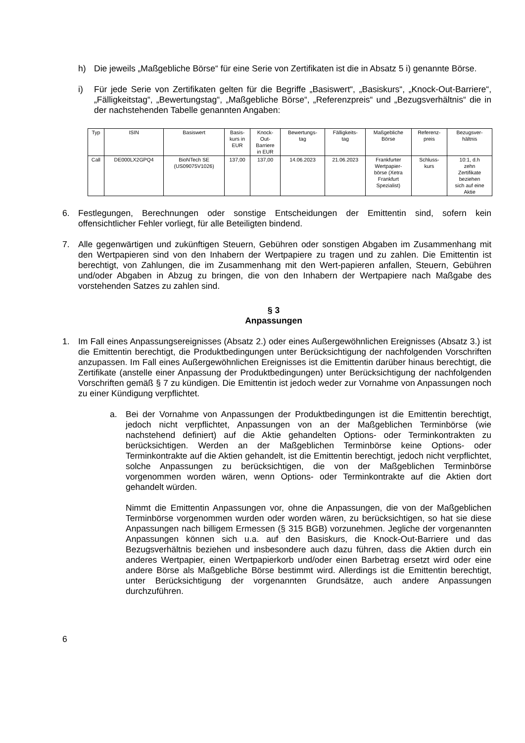h) Die jeweils „Maßgebliche Börse“ für eine Serie von Zertifikaten ist die in Absatz 5 i) genannte Börse.
i) Für jede Serie von Zertifikaten gelten für die Begriffe „Basiswert“, „Basiskurs“, „Knock-Out-Barriere“, „Fälligkeitstag“, „Bewertungstag“, „Maßgebliche Börse“, „Referenzpreis“ und „Bezugsverhältnis“ die in der nachstehenden Tabelle genannten Angaben:
| Typ | ISIN | Basiswert | Basis- kurs in EUR | Knock- Out- Barriere in EUR | Bewertungs- tag | Fälligkeits- tag | Maßgebliche Börse | Referenz- preis | Bezugsver- hältnis |
| --- | --- | --- | --- | --- | --- | --- | --- | --- | --- |
| Call | DE000LX2GPQ4 | BioNTech SE (US09075V1026) | 137,00 | 137,00 | 14.06.2023 | 21.06.2023 | Frankfurter Wertpapier- börse (Xetra Frankfurt Spezialist) | Schluss- kurs | 10:1, d.h zehn Zertifikate beziehen sich auf eine Aktie |
6. Festlegungen, Berechnungen oder sonstige Entscheidungen der Emittentin sind, sofern kein offensichtlicher Fehler vorliegt, für alle Beteiligten bindend.
7. Alle gegenwärtigen und zukünftigen Steuern, Gebühren oder sonstigen Abgaben im Zusammenhang mit den Wertpapieren sind von den Inhabern der Wertpapiere zu tragen und zu zahlen. Die Emittentin ist berechtigt, von Zahlungen, die im Zusammenhang mit den Wert-papieren anfallen, Steuern, Gebühren und/oder Abgaben in Abzug zu bringen, die von den Inhabern der Wertpapiere nach Maßgabe des vorstehenden Satzes zu zahlen sind.
§ 3
Anpassungen
1. Im Fall eines Anpassungsereignisses (Absatz 2.) oder eines Außergewöhnlichen Ereignisses (Absatz 3.) ist die Emittentin berechtigt, die Produktbedingungen unter Berücksichtigung der nachfolgenden Vorschriften anzupassen. Im Fall eines Außergewöhnlichen Ereignisses ist die Emittentin darüber hinaus berechtigt, die Zertifikate (anstelle einer Anpassung der Produktbedingungen) unter Berücksichtigung der nachfolgenden Vorschriften gemäß § 7 zu kündigen. Die Emittentin ist jedoch weder zur Vornahme von Anpassungen noch zu einer Kündigung verpflichtet.
a. Bei der Vornahme von Anpassungen der Produktbedingungen ist die Emittentin berechtigt, jedoch nicht verpflichtet, Anpassungen von an der Maßgeblichen Terminbörse (wie nachstehend definiert) auf die Aktie gehandelten Options- oder Terminkontrakten zu berücksichtigen. Werden an der Maßgeblichen Terminbörse keine Options- oder Terminkontrakte auf die Aktien gehandelt, ist die Emittentin berechtigt, jedoch nicht verpflichtet, solche Anpassungen zu berücksichtigen, die von der Maßgeblichen Terminbörse vorgenommen worden wären, wenn Options- oder Terminkontrakte auf die Aktien dort gehandelt würden.
Nimmt die Emittentin Anpassungen vor, ohne die Anpassungen, die von der Maßgeblichen Terminbörse vorgenommen wurden oder worden wären, zu berücksichtigen, so hat sie diese Anpassungen nach billigem Ermessen (§ 315 BGB) vorzunehmen. Jegliche der vorgenannten Anpassungen können sich u.a. auf den Basiskurs, die Knock-Out-Barriere und das Bezugsverhältnis beziehen und insbesondere auch dazu führen, dass die Aktien durch ein anderes Wertpapier, einen Wertpapierkorb und/oder einen Barbetrag ersetzt wird oder eine andere Börse als Maßgebliche Börse bestimmt wird. Allerdings ist die Emittentin berechtigt, unter Berücksichtigung der vorgenannten Grundsätze, auch andere Anpassungen durchzuführen.
6